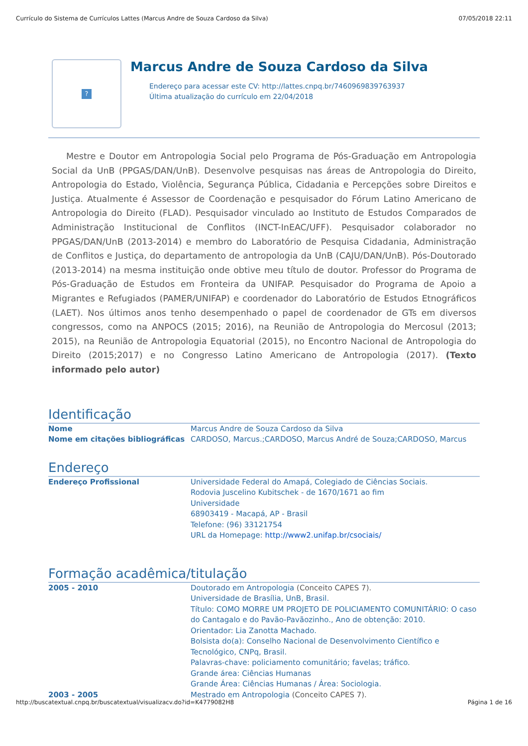Currículo do Sistema de Currículos Lattes (Marcus Andre de Souza Cardoso da Silva) 07/05/2018 22:11
?
Marcus Andre de Souza Cardoso da Silva
Endereço para acessar este CV: http://lattes.cnpq.br/7460969839763937
Última atualização do currículo em 22/04/2018
Mestre e Doutor em Antropologia Social pelo Programa de Pós-Graduação em Antropologia Social da UnB (PPGAS/DAN/UnB). Desenvolve pesquisas nas áreas de Antropologia do Direito, Antropologia do Estado, Violência, Segurança Pública, Cidadania e Percepções sobre Direitos e Justiça. Atualmente é Assessor de Coordenação e pesquisador do Fórum Latino Americano de Antropologia do Direito (FLAD). Pesquisador vinculado ao Instituto de Estudos Comparados de Administração Institucional de Conflitos (INCT-InEAC/UFF). Pesquisador colaborador no PPGAS/DAN/UnB (2013-2014) e membro do Laboratório de Pesquisa Cidadania, Administração de Conflitos e Justiça, do departamento de antropologia da UnB (CAJU/DAN/UnB). Pós-Doutorado (2013-2014) na mesma instituição onde obtive meu título de doutor. Professor do Programa de Pós-Graduação de Estudos em Fronteira da UNIFAP. Pesquisador do Programa de Apoio a Migrantes e Refugiados (PAMER/UNIFAP) e coordenador do Laboratório de Estudos Etnográficos (LAET). Nos últimos anos tenho desempenhado o papel de coordenador de GTs em diversos congressos, como na ANPOCS (2015; 2016), na Reunião de Antropologia do Mercosul (2013; 2015), na Reunião de Antropologia Equatorial (2015), no Encontro Nacional de Antropologia do Direito (2015;2017) e no Congresso Latino Americano de Antropologia (2017). (Texto informado pelo autor)
Identificação
Nome Marcus Andre de Souza Cardoso da Silva
Nome em citações bibliográficas CARDOSO, Marcus.;CARDOSO, Marcus André de Souza;CARDOSO, Marcus
Endereço
Endereço Profissional Universidade Federal do Amapá, Colegiado de Ciências Sociais.
Rodovia Juscelino Kubitschek - de 1670/1671 ao fim
Universidade
68903419 - Macapá, AP - Brasil
Telefone: (96) 33121754
URL da Homepage: http://www2.unifap.br/csociais/
Formação acadêmica/titulação
2005 - 2010 Doutorado em Antropologia (Conceito CAPES 7).
Universidade de Brasília, UnB, Brasil.
Título: COMO MORRE UM PROJETO DE POLICIAMENTO COMUNITÁRIO: O caso do Cantagalo e do Pavão-Pavãozinho., Ano de obtenção: 2010.
Orientador: Lia Zanotta Machado.
Bolsista do(a): Conselho Nacional de Desenvolvimento Científico e Tecnológico, CNPq, Brasil.
Palavras-chave: policiamento comunitário; favelas; tráfico.
Grande área: Ciências Humanas
Grande Área: Ciências Humanas / Área: Sociologia.
2003 - 2005 Mestrado em Antropologia (Conceito CAPES 7).
http://buscatextual.cnpq.br/buscatextual/visualizacv.do?id=K4779082H8 Página 1 de 16